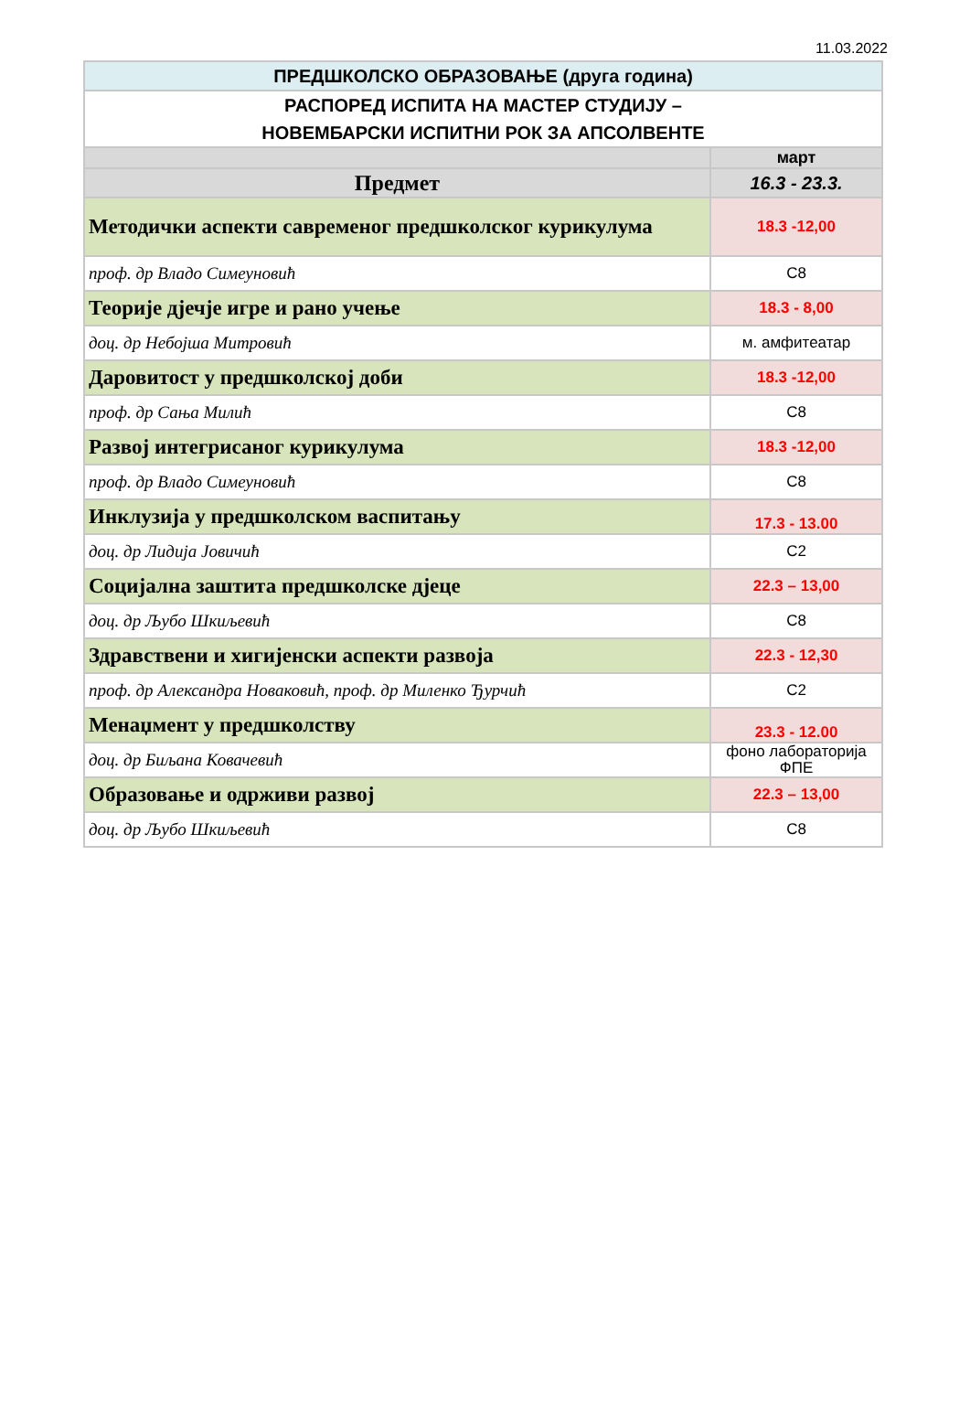11.03.2022
| ПРЕДШКОЛСКО ОБРАЗОВАЊЕ (друга година) | |
| РАСПОРЕД ИСПИТА НА МАСТЕР СТУДИЈУ – НОВЕМБАРСКИ ИСПИТНИ РОК ЗА АПСОЛВЕНТЕ | |
| | март |
| Предмет | 16.3 - 23.3. |
| Методички аспекти савременог предшколског курикулума | 18.3 -12,00 |
| проф. др Владо Симеуновић | С8 |
| Теорије дјечје игре и рано учење | 18.3 - 8,00 |
| доц. др Небојша Митровић | м. амфитеатар |
| Даровитост у предшколској доби | 18.3 -12,00 |
| проф. др Сања Милић | С8 |
| Развој интегрисаног курикулума | 18.3 -12,00 |
| проф. др Владо Симеуновић | С8 |
| Инклузија у предшколском васпитању | 17.3 - 13.00 |
| доц. др Лидија Јовичић | С2 |
| Социјална заштита предшколске дјеце | 22.3 – 13,00 |
| доц. др Љубо Шкиљевић | С8 |
| Здравствени и хигијенски аспекти развоја | 22.3 - 12,30 |
| проф. др Александра Новаковић, проф. др Миленко Ђурчић | С2 |
| Менаџмент у предшколству | 23.3 - 12.00 |
| доц. др Биљана Ковачевић | фоно лабораторија ФПЕ |
| Образовање и одрживи развој | 22.3 – 13,00 |
| доц. др Љубо Шкиљевић | С8 |